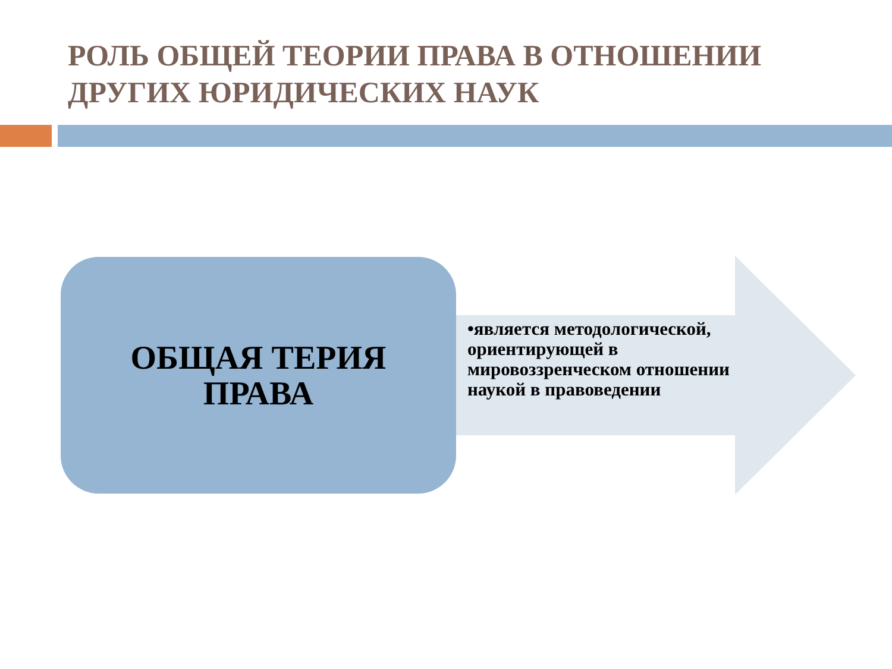РОЛЬ ОБЩЕЙ ТЕОРИИ ПРАВА В ОТНОШЕНИИ ДРУГИХ ЮРИДИЧЕСКИХ НАУК
ОБЩАЯ ТЕРИЯ
ПРАВА
•является методологической, ориентирующей в мировоззренческом отношении наукой в правоведении